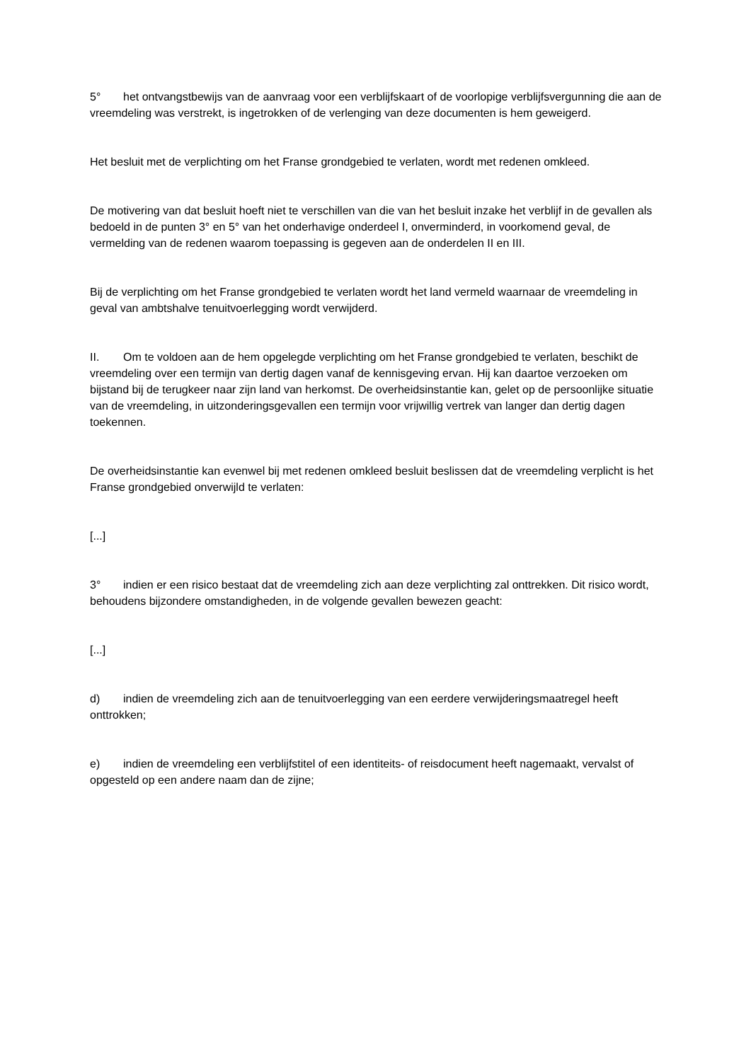5° het ontvangstbewijs van de aanvraag voor een verblijfskaart of de voorlopige verblijfsvergunning die aan de vreemdeling was verstrekt, is ingetrokken of de verlenging van deze documenten is hem geweigerd.
Het besluit met de verplichting om het Franse grondgebied te verlaten, wordt met redenen omkleed.
De motivering van dat besluit hoeft niet te verschillen van die van het besluit inzake het verblijf in de gevallen als bedoeld in de punten 3° en 5° van het onderhavige onderdeel I, onverminderd, in voorkomend geval, de vermelding van de redenen waarom toepassing is gegeven aan de onderdelen II en III.
Bij de verplichting om het Franse grondgebied te verlaten wordt het land vermeld waarnaar de vreemdeling in geval van ambtshalve tenuitvoerlegging wordt verwijderd.
II. Om te voldoen aan de hem opgelegde verplichting om het Franse grondgebied te verlaten, beschikt de vreemdeling over een termijn van dertig dagen vanaf de kennisgeving ervan. Hij kan daartoe verzoeken om bijstand bij de terugkeer naar zijn land van herkomst. De overheidsinstantie kan, gelet op de persoonlijke situatie van de vreemdeling, in uitzonderingsgevallen een termijn voor vrijwillig vertrek van langer dan dertig dagen toekennen.
De overheidsinstantie kan evenwel bij met redenen omkleed besluit beslissen dat de vreemdeling verplicht is het Franse grondgebied onverwijld te verlaten:
[...]
3° indien er een risico bestaat dat de vreemdeling zich aan deze verplichting zal onttrekken. Dit risico wordt, behoudens bijzondere omstandigheden, in de volgende gevallen bewezen geacht:
[...]
d) indien de vreemdeling zich aan de tenuitvoerlegging van een eerdere verwijderingsmaatregel heeft onttrokken;
e) indien de vreemdeling een verblijfstitel of een identiteits- of reisdocument heeft nagemaakt, vervalst of opgesteld op een andere naam dan de zijne;